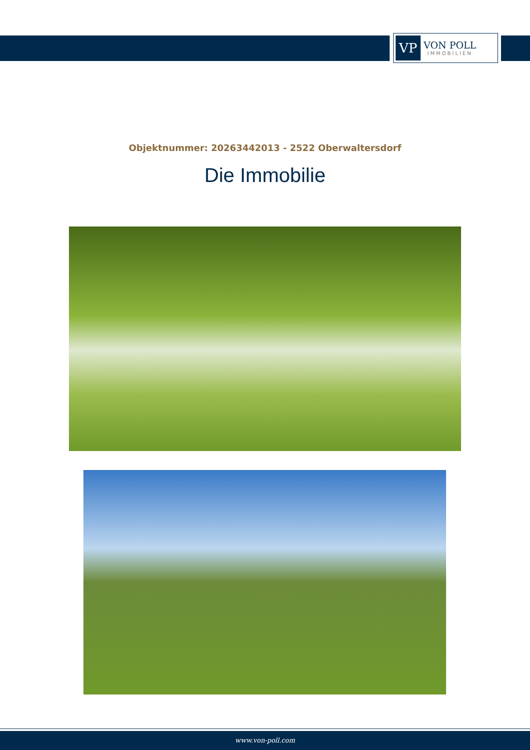VP
VON POLL
IMMOBILIEN
Objektnummer: 20263442013 - 2522 Oberwaltersdorf
Die Immobilie
www.von-poll.com